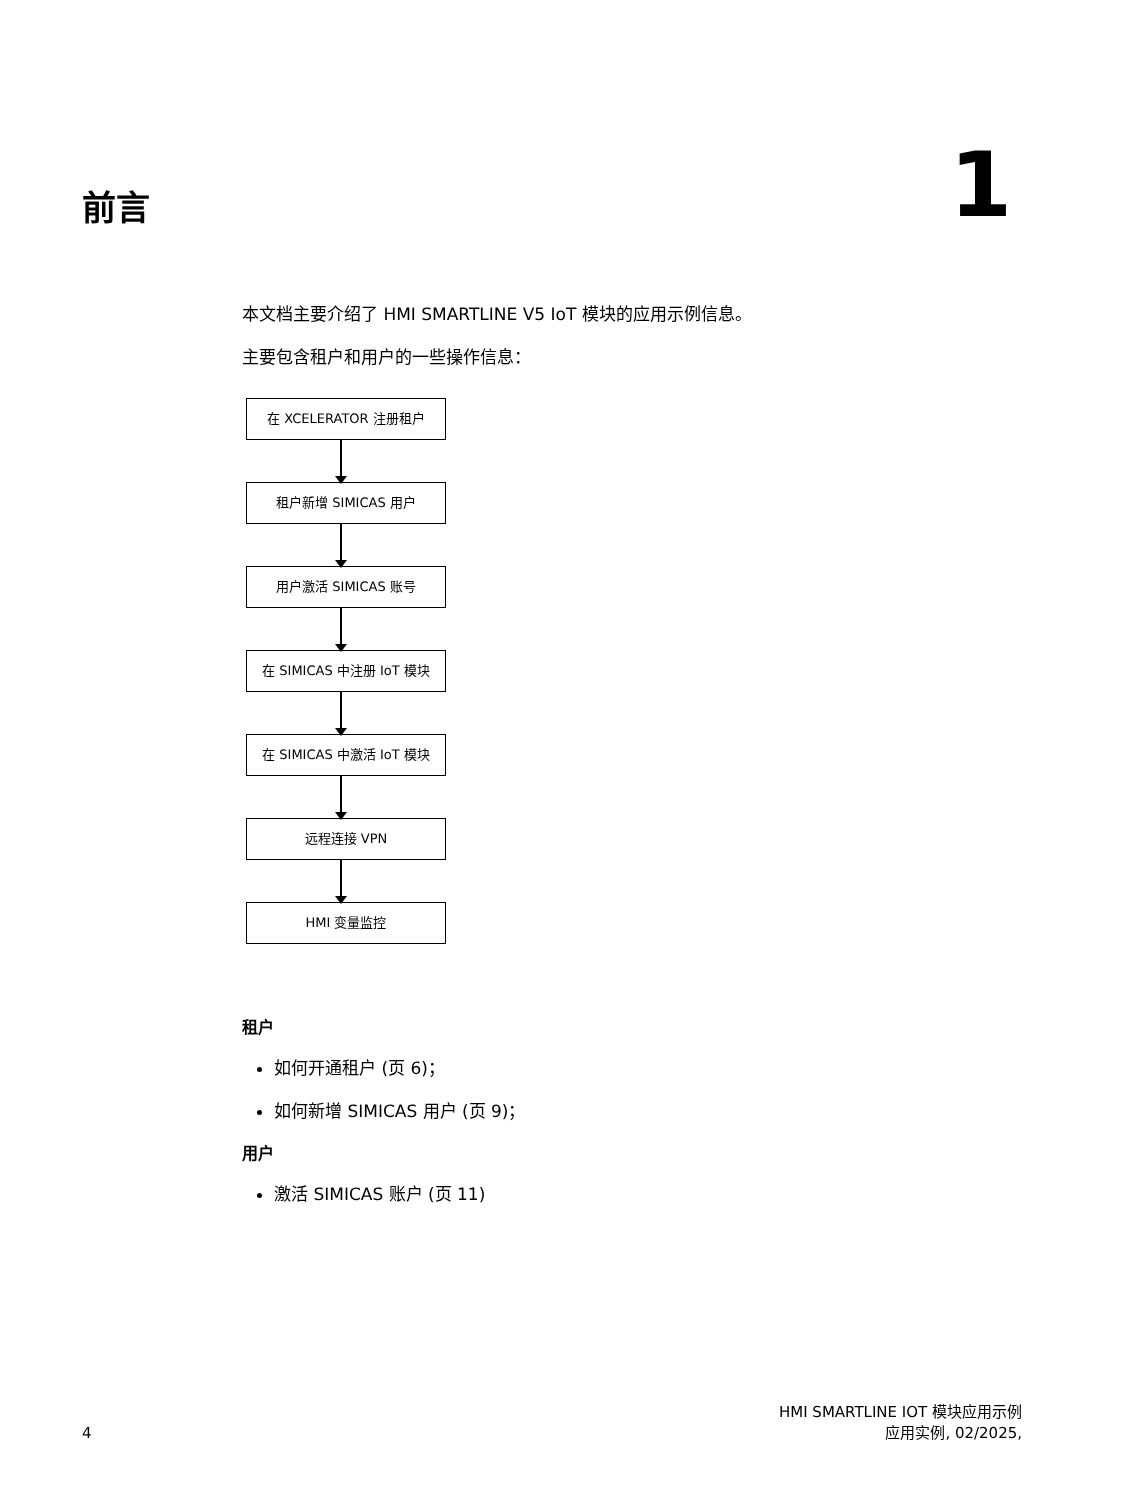前言
1
本文档主要介绍了 HMI SMARTLINE V5 IoT 模块的应用示例信息。
主要包含租户和用户的一些操作信息：
在 XCELERATOR 注册租户
租户新增 SIMICAS 用户
用户激活 SIMICAS 账号
在 SIMICAS 中注册 IoT 模块
在 SIMICAS 中激活 IoT 模块
远程连接 VPN
HMI 变量监控
租户
如何开通租户 (页 6)；
如何新增 SIMICAS 用户 (页 9)；
用户
激活 SIMICAS 账户 (页 11)
4
HMI SMARTLINE IOT 模块应用示例
应用实例, 02/2025,